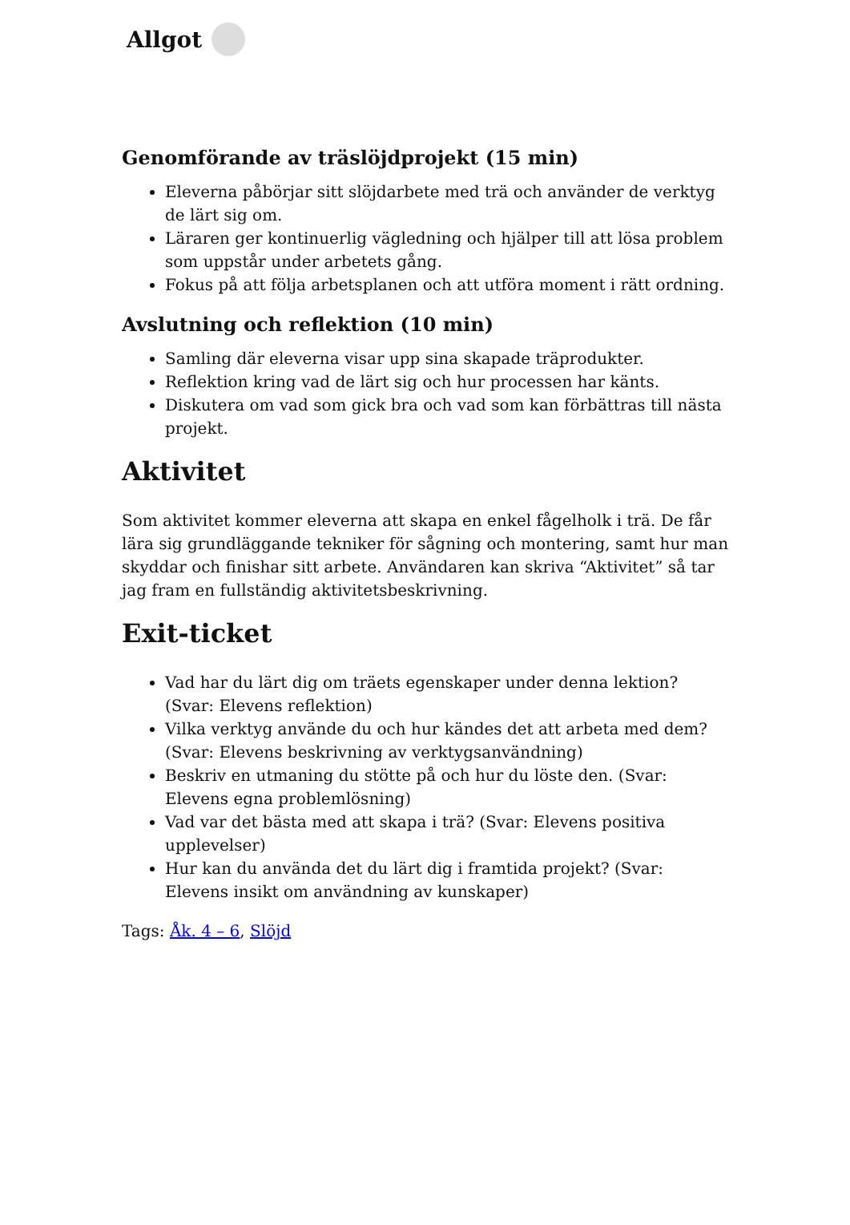Allgot
Genomförande av träslöjdprojekt (15 min)
Eleverna påbörjar sitt slöjdarbete med trä och använder de verktyg de lärt sig om.
Läraren ger kontinuerlig vägledning och hjälper till att lösa problem som uppstår under arbetets gång.
Fokus på att följa arbetsplanen och att utföra moment i rätt ordning.
Avslutning och reflektion (10 min)
Samling där eleverna visar upp sina skapade träprodukter.
Reflektion kring vad de lärt sig och hur processen har känts.
Diskutera om vad som gick bra och vad som kan förbättras till nästa projekt.
Aktivitet
Som aktivitet kommer eleverna att skapa en enkel fågelholk i trä. De får lära sig grundläggande tekniker för sågning och montering, samt hur man skyddar och finishar sitt arbete. Användaren kan skriva “Aktivitet” så tar jag fram en fullständig aktivitetsbeskrivning.
Exit-ticket
Vad har du lärt dig om träets egenskaper under denna lektion? (Svar: Elevens reflektion)
Vilka verktyg använde du och hur kändes det att arbeta med dem? (Svar: Elevens beskrivning av verktygsanvändning)
Beskriv en utmaning du stötte på och hur du löste den. (Svar: Elevens egna problemlösning)
Vad var det bästa med att skapa i trä? (Svar: Elevens positiva upplevelser)
Hur kan du använda det du lärt dig i framtida projekt? (Svar: Elevens insikt om användning av kunskaper)
Tags: Åk. 4 – 6, Slöjd